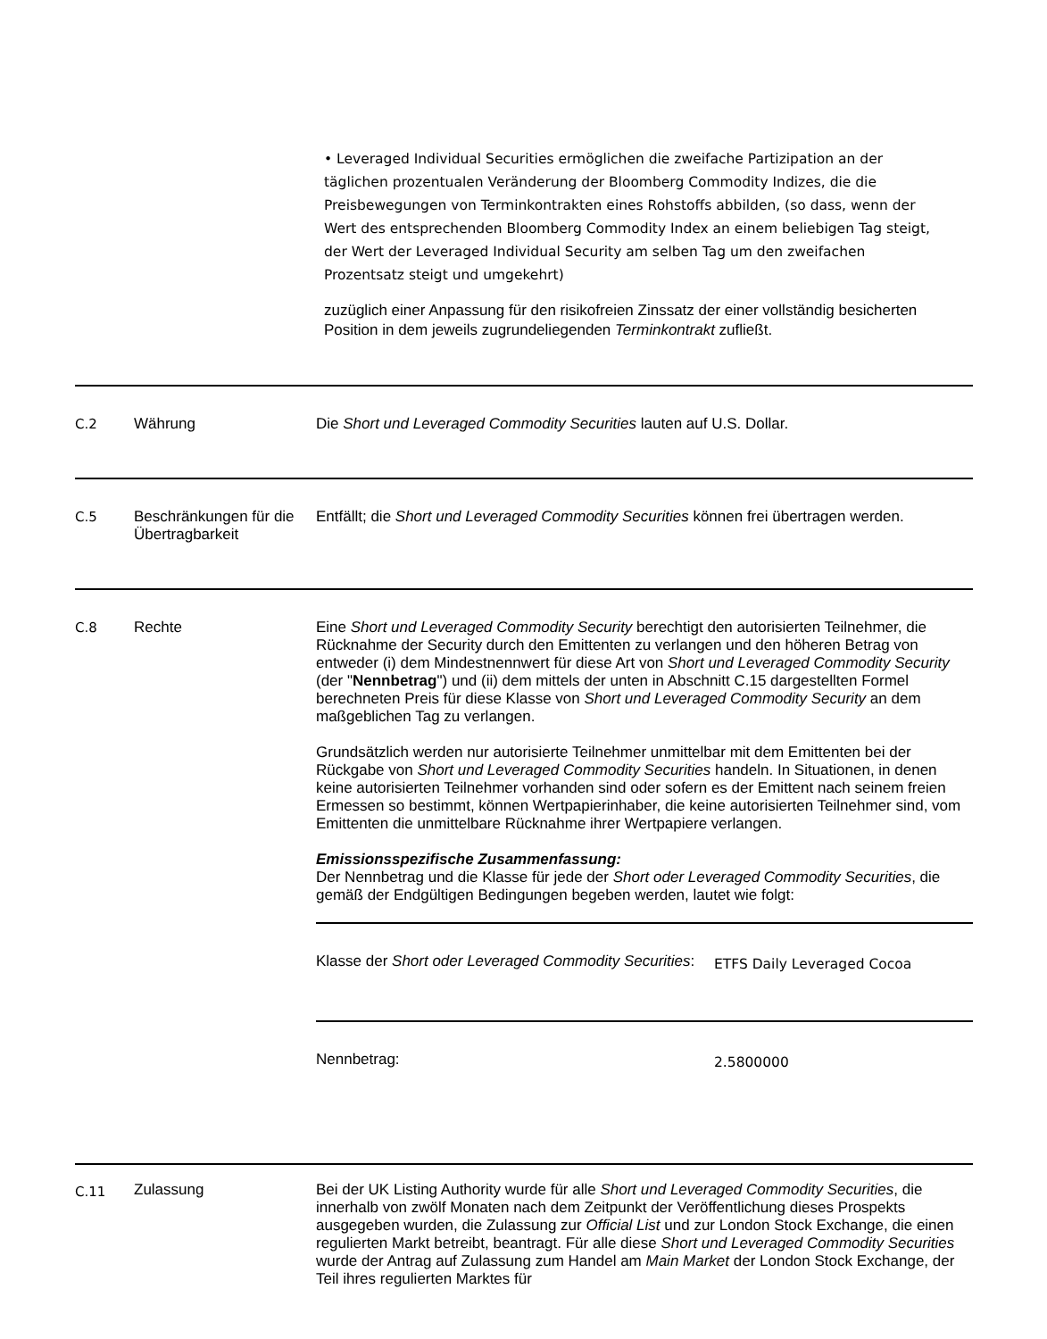• Leveraged Individual Securities ermöglichen die zweifache Partizipation an der täglichen prozentualen Veränderung der Bloomberg Commodity Indizes, die die Preisbewegungen von Terminkontrakten eines Rohstoffs abbilden, (so dass, wenn der Wert des entsprechenden Bloomberg Commodity Index an einem beliebigen Tag steigt, der Wert der Leveraged Individual Security am selben Tag um den zweifachen Prozentsatz steigt und umgekehrt)
zuzüglich einer Anpassung für den risikofreien Zinssatz der einer vollständig besicherten Position in dem jeweils zugrundeliegenden Terminkontrakt zufließt.
| C.2 | Währung | Die Short und Leveraged Commodity Securities lauten auf U.S. Dollar. |
| C.5 | Beschränkungen für die Übertragbarkeit | Entfällt; die Short und Leveraged Commodity Securities können frei übertragen werden. |
| C.8 | Rechte | Eine Short und Leveraged Commodity Security berechtigt den autorisierten Teilnehmer, die Rücknahme der Security durch den Emittenten zu verlangen und den höheren Betrag von entweder (i) dem Mindestnennwert für diese Art von Short und Leveraged Commodity Security (der " Nennbetrag ") und (ii) dem mittels der unten in Abschnitt C.15 dargestellten Formel berechneten Preis für diese Klasse von Short und Leveraged Commodity Security an dem maßgeblichen Tag zu verlangen. Grundsätzlich werden nur autorisierte Teilnehmer unmittelbar mit dem Emittenten bei der Rückgabe von Short und Leveraged Commodity Securities handeln. In Situationen, in denen keine autorisierten Teilnehmer vorhanden sind oder sofern es der Emittent nach seinem freien Ermessen so bestimmt, können Wertpapierinhaber, die keine autorisierten Teilnehmer sind, vom Emittenten die unmittelbare Rücknahme ihrer Wertpapiere verlangen. Emissionsspezifische Zusammenfassung: Der Nennbetrag und die Klasse für jede der Short oder Leveraged Commodity Securities , die gemäß der Endgültigen Bedingungen begeben werden, lautet wie folgt: / Klasse der Short oder Leveraged Commodity Securities : / ETFS Daily Leveraged Cocoa / / Nennbetrag: / 2.5800000 / |
| C.11 | Zulassung | Bei der UK Listing Authority wurde für alle Short und Leveraged Commodity Securities , die innerhalb von zwölf Monaten nach dem Zeitpunkt der Veröffentlichung dieses Prospekts ausgegeben wurden, die Zulassung zur Official List und zur London Stock Exchange, die einen regulierten Markt betreibt, beantragt. Für alle diese Short und Leveraged Commodity Securities wurde der Antrag auf Zulassung zum Handel am Main Market der London Stock Exchange, der Teil ihres regulierten Marktes für |